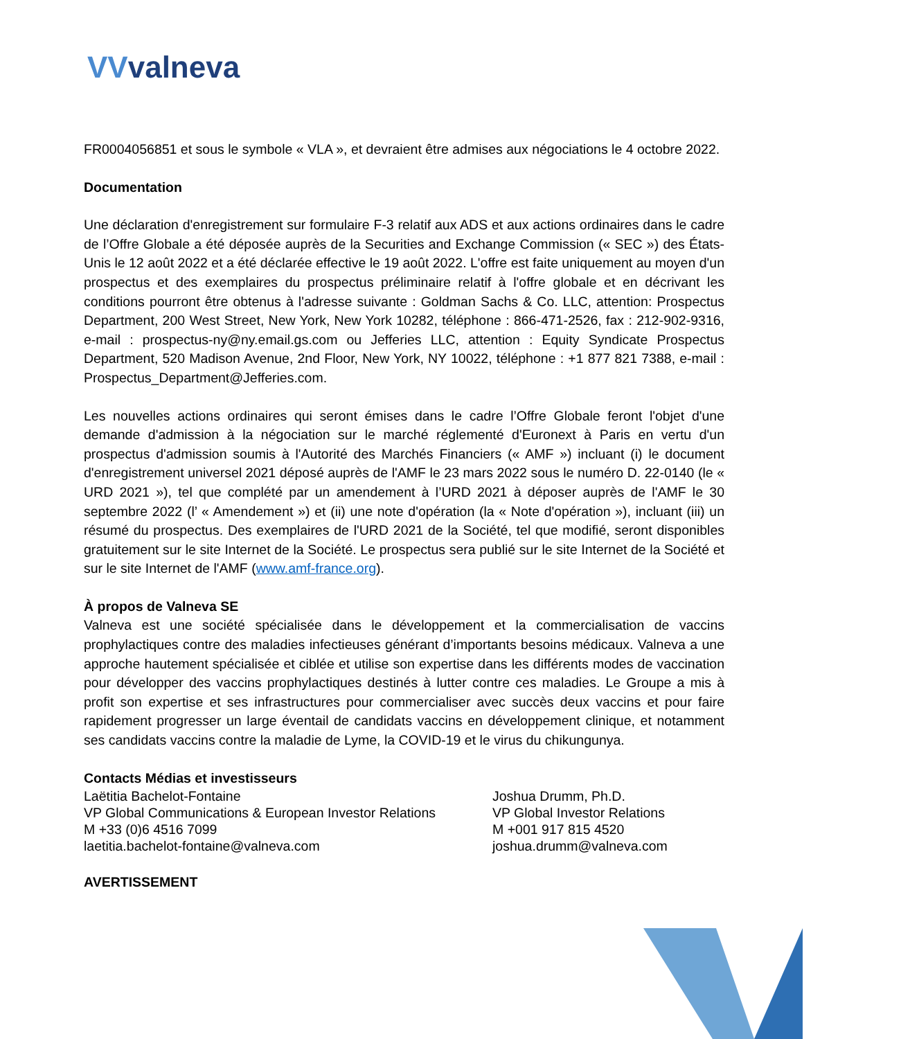VVvalneva
FR0004056851 et sous le symbole « VLA », et devraient être admises aux négociations le 4 octobre 2022.
Documentation
Une déclaration d'enregistrement sur formulaire F-3 relatif aux ADS et aux actions ordinaires dans le cadre de l’Offre Globale a été déposée auprès de la Securities and Exchange Commission (« SEC ») des États-Unis le 12 août 2022 et a été déclarée effective le 19 août 2022. L'offre est faite uniquement au moyen d'un prospectus et des exemplaires du prospectus préliminaire relatif à l'offre globale et en décrivant les conditions pourront être obtenus à l'adresse suivante : Goldman Sachs & Co. LLC, attention: Prospectus Department, 200 West Street, New York, New York 10282, téléphone : 866-471-2526, fax : 212-902-9316, e-mail : prospectus-ny@ny.email.gs.com ou Jefferies LLC, attention : Equity Syndicate Prospectus Department, 520 Madison Avenue, 2nd Floor, New York, NY 10022, téléphone : +1 877 821 7388, e-mail : Prospectus_Department@Jefferies.com.
Les nouvelles actions ordinaires qui seront émises dans le cadre l’Offre Globale feront l'objet d'une demande d'admission à la négociation sur le marché réglementé d'Euronext à Paris en vertu d'un prospectus d'admission soumis à l'Autorité des Marchés Financiers (« AMF ») incluant (i) le document d'enregistrement universel 2021 déposé auprès de l'AMF le 23 mars 2022 sous le numéro D. 22-0140 (le « URD 2021 »), tel que complété par un amendement à l’URD 2021 à déposer auprès de l'AMF le 30 septembre 2022 (l’ « Amendement ») et (ii) une note d'opération (la « Note d'opération »), incluant (iii) un résumé du prospectus. Des exemplaires de l'URD 2021 de la Société, tel que modifié, seront disponibles gratuitement sur le site Internet de la Société. Le prospectus sera publié sur le site Internet de la Société et sur le site Internet de l'AMF (www.amf-france.org).
À propos de Valneva SE
Valneva est une société spécialisée dans le développement et la commercialisation de vaccins prophylactiques contre des maladies infectieuses générant d’importants besoins médicaux. Valneva a une approche hautement spécialisée et ciblée et utilise son expertise dans les différents modes de vaccination pour développer des vaccins prophylactiques destinés à lutter contre ces maladies. Le Groupe a mis à profit son expertise et ses infrastructures pour commercialiser avec succès deux vaccins et pour faire rapidement progresser un large éventail de candidats vaccins en développement clinique, et notamment ses candidats vaccins contre la maladie de Lyme, la COVID-19 et le virus du chikungunya.
Contacts Médias et investisseurs
Laëtitia Bachelot-Fontaine
VP Global Communications & European Investor Relations
M +33 (0)6 4516 7099
laetitia.bachelot-fontaine@valneva.com
Joshua Drumm, Ph.D.
VP Global Investor Relations
M +001 917 815 4520
joshua.drumm@valneva.com
AVERTISSEMENT